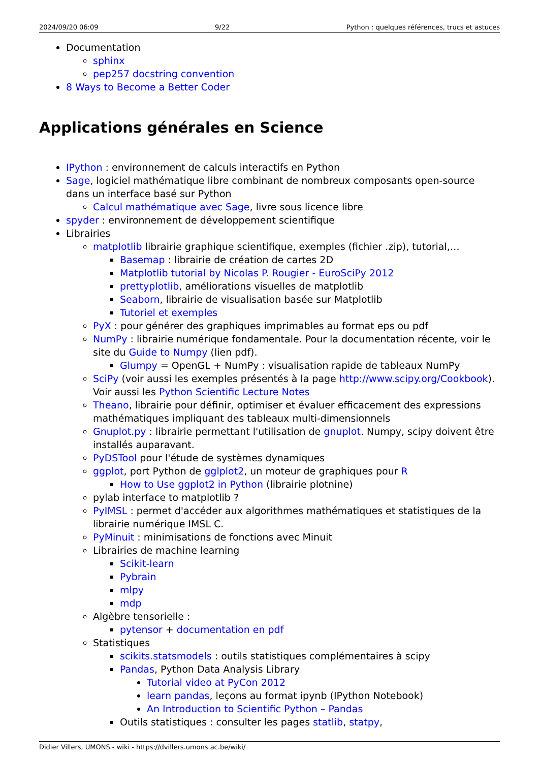2024/09/20 06:09 9/22 Python : quelques références, trucs et astuces
Documentation
sphinx
pep257 docstring convention
8 Ways to Become a Better Coder
Applications générales en Science
IPython : environnement de calculs interactifs en Python
Sage, logiciel mathématique libre combinant de nombreux composants open-source dans un interface basé sur Python
Calcul mathématique avec Sage, livre sous licence libre
spyder : environnement de développement scientifique
Librairies
matplotlib librairie graphique scientifique, exemples (fichier .zip), tutorial,…
Basemap : librairie de création de cartes 2D
Matplotlib tutorial by Nicolas P. Rougier - EuroSciPy 2012
prettyplotlib, améliorations visuelles de matplotlib
Seaborn, librairie de visualisation basée sur Matplotlib
Tutoriel et exemples
PyX : pour générer des graphiques imprimables au format eps ou pdf
NumPy : librairie numérique fondamentale. Pour la documentation récente, voir le site du Guide to Numpy (lien pdf).
Glumpy = OpenGL + NumPy : visualisation rapide de tableaux NumPy
SciPy (voir aussi les exemples présentés à la page http://www.scipy.org/Cookbook). Voir aussi les Python Scientific Lecture Notes
Theano, librairie pour définir, optimiser et évaluer efficacement des expressions mathématiques impliquant des tableaux multi-dimensionnels
Gnuplot.py : librairie permettant l'utilisation de gnuplot. Numpy, scipy doivent être installés auparavant.
PyDSTool pour l'étude de systèmes dynamiques
ggplot, port Python de gglplot2, un moteur de graphiques pour R
How to Use ggplot2 in Python (librairie plotnine)
pylab interface to matplotlib ?
PyIMSL : permet d'accéder aux algorithmes mathématiques et statistiques de la librairie numérique IMSL C.
PyMinuit : minimisations de fonctions avec Minuit
Librairies de machine learning
Scikit-learn
Pybrain
mlpy
mdp
Algèbre tensorielle :
pytensor + documentation en pdf
Statistiques
scikits.statsmodels : outils statistiques complémentaires à scipy
Pandas, Python Data Analysis Library
Tutorial video at PyCon 2012
learn pandas, leçons au format ipynb (IPython Notebook)
An Introduction to Scientific Python – Pandas
Outils statistiques : consulter les pages statlib, statpy,
Didier Villers, UMONS - wiki - https://dvillers.umons.ac.be/wiki/